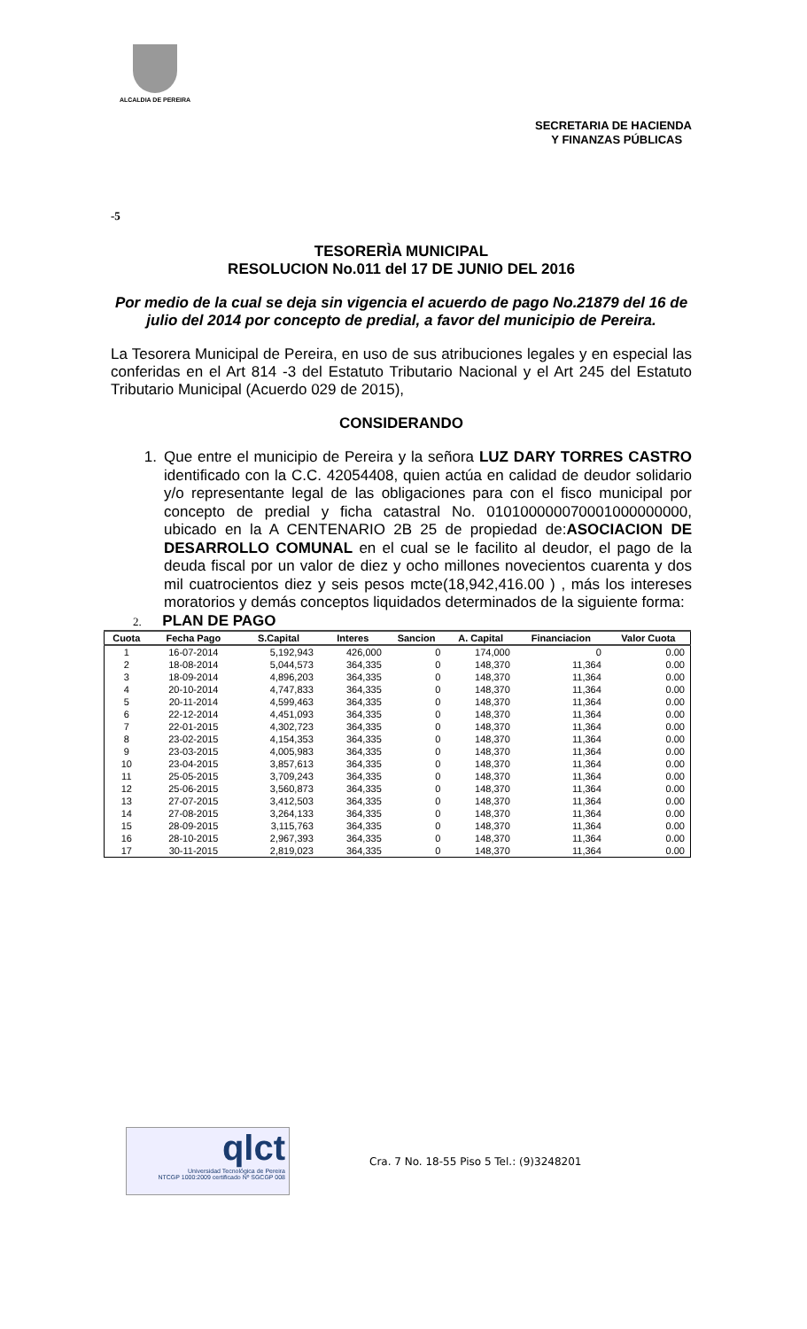ALCALDIA DE PEREIRA
SECRETARIA DE HACIENDA
Y FINANZAS PÚBLICAS
-5
TESORERÌA MUNICIPAL
RESOLUCION No.011 del 17 DE JUNIO DEL 2016
Por medio de la cual se deja sin vigencia el acuerdo de pago No.21879 del 16 de julio del 2014 por concepto de predial, a favor del municipio de Pereira.
La Tesorera Municipal de Pereira, en uso de sus atribuciones legales y en especial las conferidas en el Art 814 -3 del Estatuto Tributario Nacional y el Art 245 del Estatuto Tributario Municipal (Acuerdo 029 de 2015),
CONSIDERANDO
1. Que entre el municipio de Pereira y la señora LUZ DARY TORRES CASTRO identificado con la C.C. 42054408, quien actúa en calidad de deudor solidario y/o representante legal de las obligaciones para con el fisco municipal por concepto de predial y ficha catastral No. 010100000070001000000000, ubicado en la A CENTENARIO 2B 25 de propiedad de:ASOCIACION DE DESARROLLO COMUNAL en el cual se le facilito al deudor, el pago de la deuda fiscal por un valor de diez y ocho millones novecientos cuarenta y dos mil cuatrocientos diez y seis pesos mcte(18,942,416.00 ) , más los intereses moratorios y demás conceptos liquidados determinados de la siguiente forma:
2. PLAN DE PAGO
| Cuota | Fecha Pago | S.Capital | Interes | Sancion | A. Capital | Financiacion | Valor Cuota |
| --- | --- | --- | --- | --- | --- | --- | --- |
| 1 | 16-07-2014 | 5,192,943 | 426,000 | 0 | 174,000 | 0 | 0.00 |
| 2 | 18-08-2014 | 5,044,573 | 364,335 | 0 | 148,370 | 11,364 | 0.00 |
| 3 | 18-09-2014 | 4,896,203 | 364,335 | 0 | 148,370 | 11,364 | 0.00 |
| 4 | 20-10-2014 | 4,747,833 | 364,335 | 0 | 148,370 | 11,364 | 0.00 |
| 5 | 20-11-2014 | 4,599,463 | 364,335 | 0 | 148,370 | 11,364 | 0.00 |
| 6 | 22-12-2014 | 4,451,093 | 364,335 | 0 | 148,370 | 11,364 | 0.00 |
| 7 | 22-01-2015 | 4,302,723 | 364,335 | 0 | 148,370 | 11,364 | 0.00 |
| 8 | 23-02-2015 | 4,154,353 | 364,335 | 0 | 148,370 | 11,364 | 0.00 |
| 9 | 23-03-2015 | 4,005,983 | 364,335 | 0 | 148,370 | 11,364 | 0.00 |
| 10 | 23-04-2015 | 3,857,613 | 364,335 | 0 | 148,370 | 11,364 | 0.00 |
| 11 | 25-05-2015 | 3,709,243 | 364,335 | 0 | 148,370 | 11,364 | 0.00 |
| 12 | 25-06-2015 | 3,560,873 | 364,335 | 0 | 148,370 | 11,364 | 0.00 |
| 13 | 27-07-2015 | 3,412,503 | 364,335 | 0 | 148,370 | 11,364 | 0.00 |
| 14 | 27-08-2015 | 3,264,133 | 364,335 | 0 | 148,370 | 11,364 | 0.00 |
| 15 | 28-09-2015 | 3,115,763 | 364,335 | 0 | 148,370 | 11,364 | 0.00 |
| 16 | 28-10-2015 | 2,967,393 | 364,335 | 0 | 148,370 | 11,364 | 0.00 |
| 17 | 30-11-2015 | 2,819,023 | 364,335 | 0 | 148,370 | 11,364 | 0.00 |
qlct
Universidad Tecnológica de Pereira
NTCGP 1000:2009 certificado Nº SGCGP 008
Cra. 7 No. 18-55 Piso 5 Tel.: (9)3248201